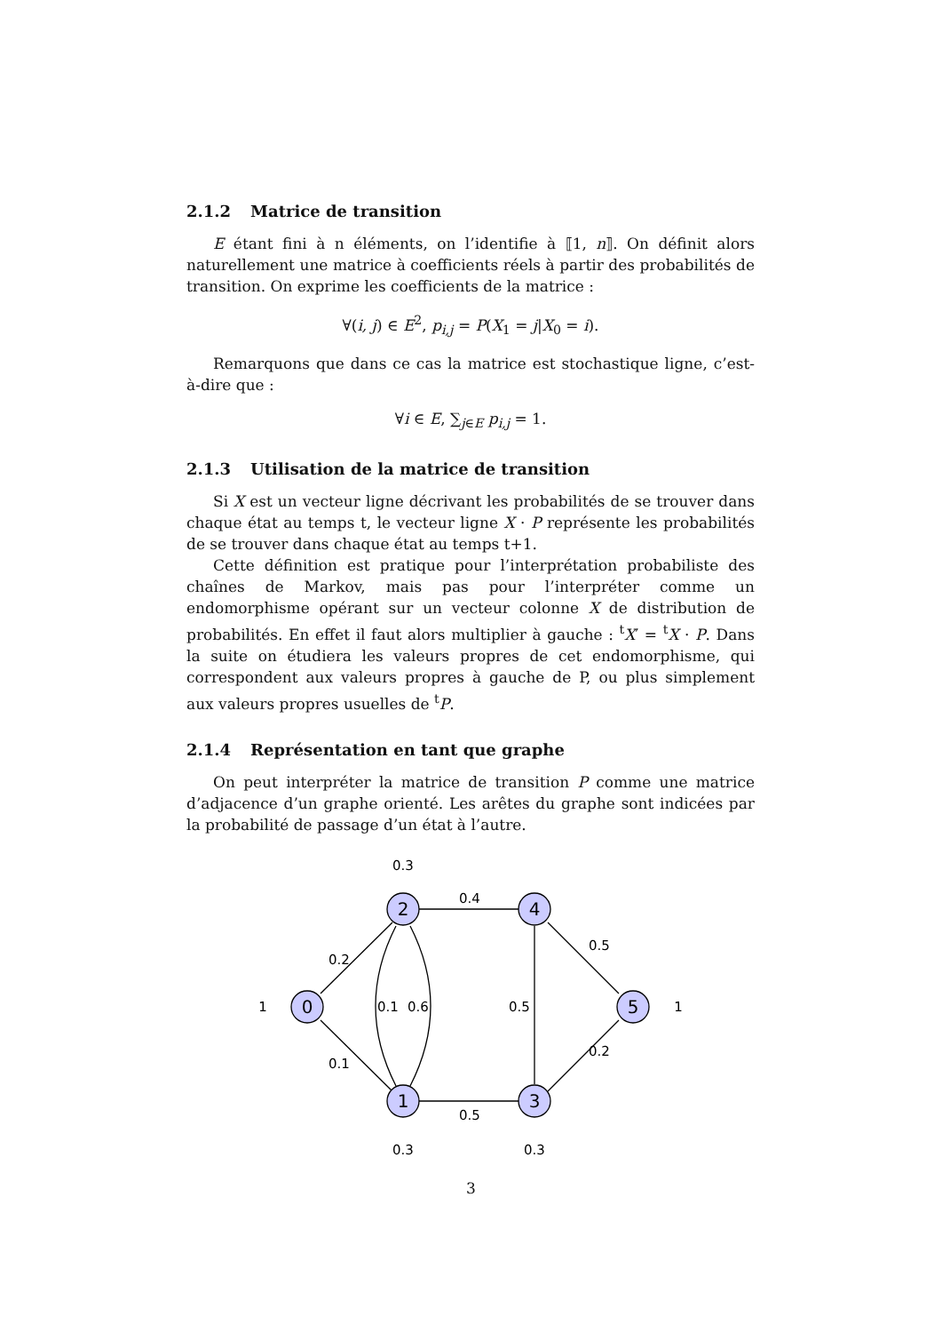2.1.2 Matrice de transition
E étant fini à n éléments, on l’identifie à ⟦1, n⟧. On définit alors naturellement une matrice à coefficients réels à partir des probabilités de transition. On exprime les coefficients de la matrice :
∀(i, j) ∈ E<sup>2</sup>, p<sub>i,j</sub> = P(X<sub>1</sub> = j|X<sub>0</sub> = i).
Remarquons que dans ce cas la matrice est stochastique ligne, c’est-à-dire que :
∀i ∈ E, ∑<sub>j∈E</sub> p<sub>i,j</sub> = 1.
2.1.3 Utilisation de la matrice de transition
Si X est un vecteur ligne décrivant les probabilités de se trouver dans chaque état au temps t, le vecteur ligne X · P représente les probabilités de se trouver dans chaque état au temps t+1.
Cette définition est pratique pour l’interprétation probabiliste des chaînes de Markov, mais pas pour l’interpréter comme un endomorphisme opérant sur un vecteur colonne X de distribution de probabilités. En effet il faut alors multiplier à gauche : <sup>t</sup>X′ = <sup>t</sup>X · P. Dans la suite on étudiera les valeurs propres de cet endomorphisme, qui correspondent aux valeurs propres à gauche de P, ou plus simplement aux valeurs propres usuelles de <sup>t</sup>P.
2.1.4 Représentation en tant que graphe
On peut interpréter la matrice de transition P comme une matrice d’adjacence d’un graphe orienté. Les arêtes du graphe sont indicées par la probabilité de passage d’un état à l’autre.
0
1
2
3
4
5
0.3
0.4
0.2
0.5
1
0.1
0.6
0.5
1
0.1
0.2
0.5
0.3
0.3
3